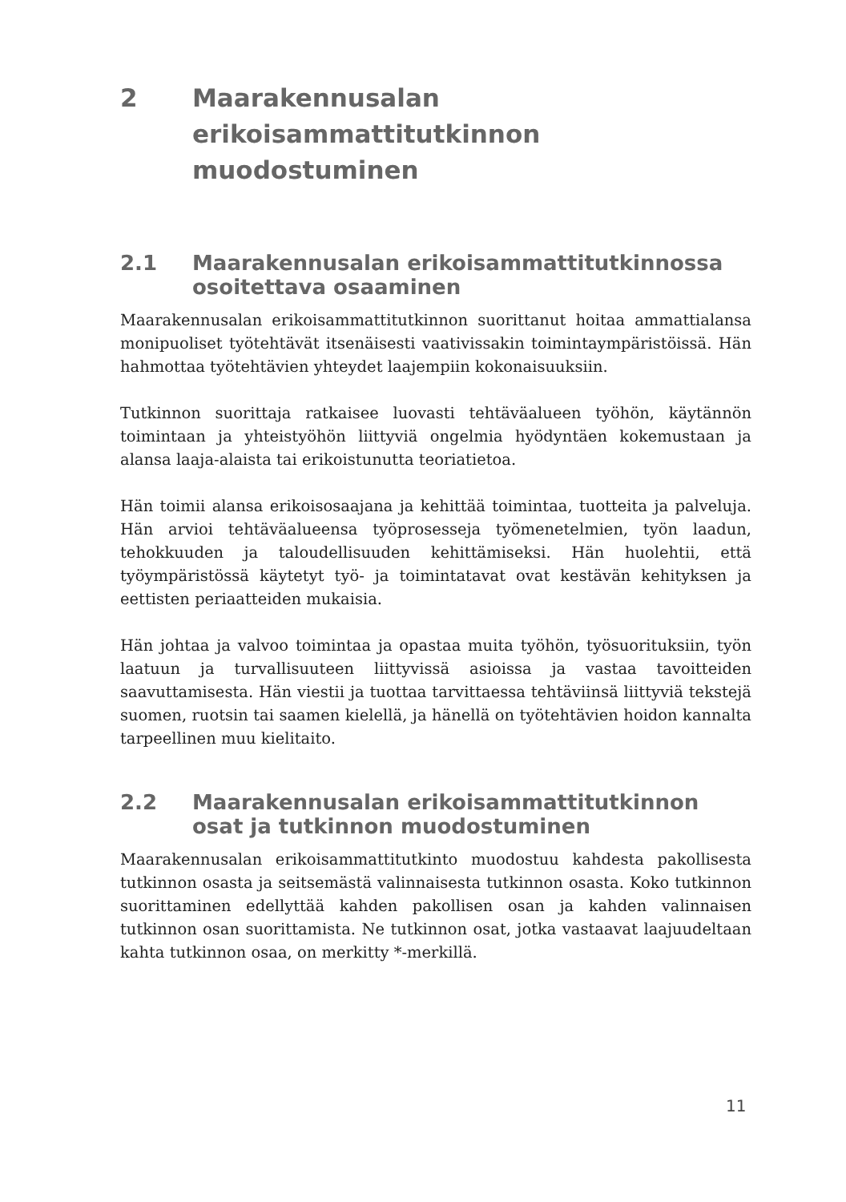2 Maarakennusalan erikoisammattitutkinnon muodostuminen
2.1 Maarakennusalan erikoisammattitutkinnossa osoitettava osaaminen
Maarakennusalan erikoisammattitutkinnon suorittanut hoitaa ammattialansa monipuoliset työtehtävät itsenäisesti vaativissakin toimintaympäristöissä. Hän hahmottaa työtehtävien yhteydet laajempiin kokonaisuuksiin.
Tutkinnon suorittaja ratkaisee luovasti tehtäväalueen työhön, käytännön toimintaan ja yhteistyöhön liittyviä ongelmia hyödyntäen kokemustaan ja alansa laaja-alaista tai erikoistunutta teoriatietoa.
Hän toimii alansa erikoisosaajana ja kehittää toimintaa, tuotteita ja palveluja. Hän arvioi tehtäväalueensa työprosesseja työmenetelmien, työn laadun, tehokkuuden ja taloudellisuuden kehittämiseksi. Hän huolehtii, että työympäristössä käytetyt työ- ja toimintatavat ovat kestävän kehityksen ja eettisten periaatteiden mukaisia.
Hän johtaa ja valvoo toimintaa ja opastaa muita työhön, työsuorituksiin, työn laatuun ja turvallisuuteen liittyvissä asioissa ja vastaa tavoitteiden saavuttamisesta. Hän viestii ja tuottaa tarvittaessa tehtäviinsä liittyviä tekstejä suomen, ruotsin tai saamen kielellä, ja hänellä on työtehtävien hoidon kannalta tarpeellinen muu kielitaito.
2.2 Maarakennusalan erikoisammattitutkinnon osat ja tutkinnon muodostuminen
Maarakennusalan erikoisammattitutkinto muodostuu kahdesta pakollisesta tutkinnon osasta ja seitsemästä valinnaisesta tutkinnon osasta. Koko tutkinnon suorittaminen edellyttää kahden pakollisen osan ja kahden valinnaisen tutkinnon osan suorittamista. Ne tutkinnon osat, jotka vastaavat laajuudeltaan kahta tutkinnon osaa, on merkitty *-merkillä.
11